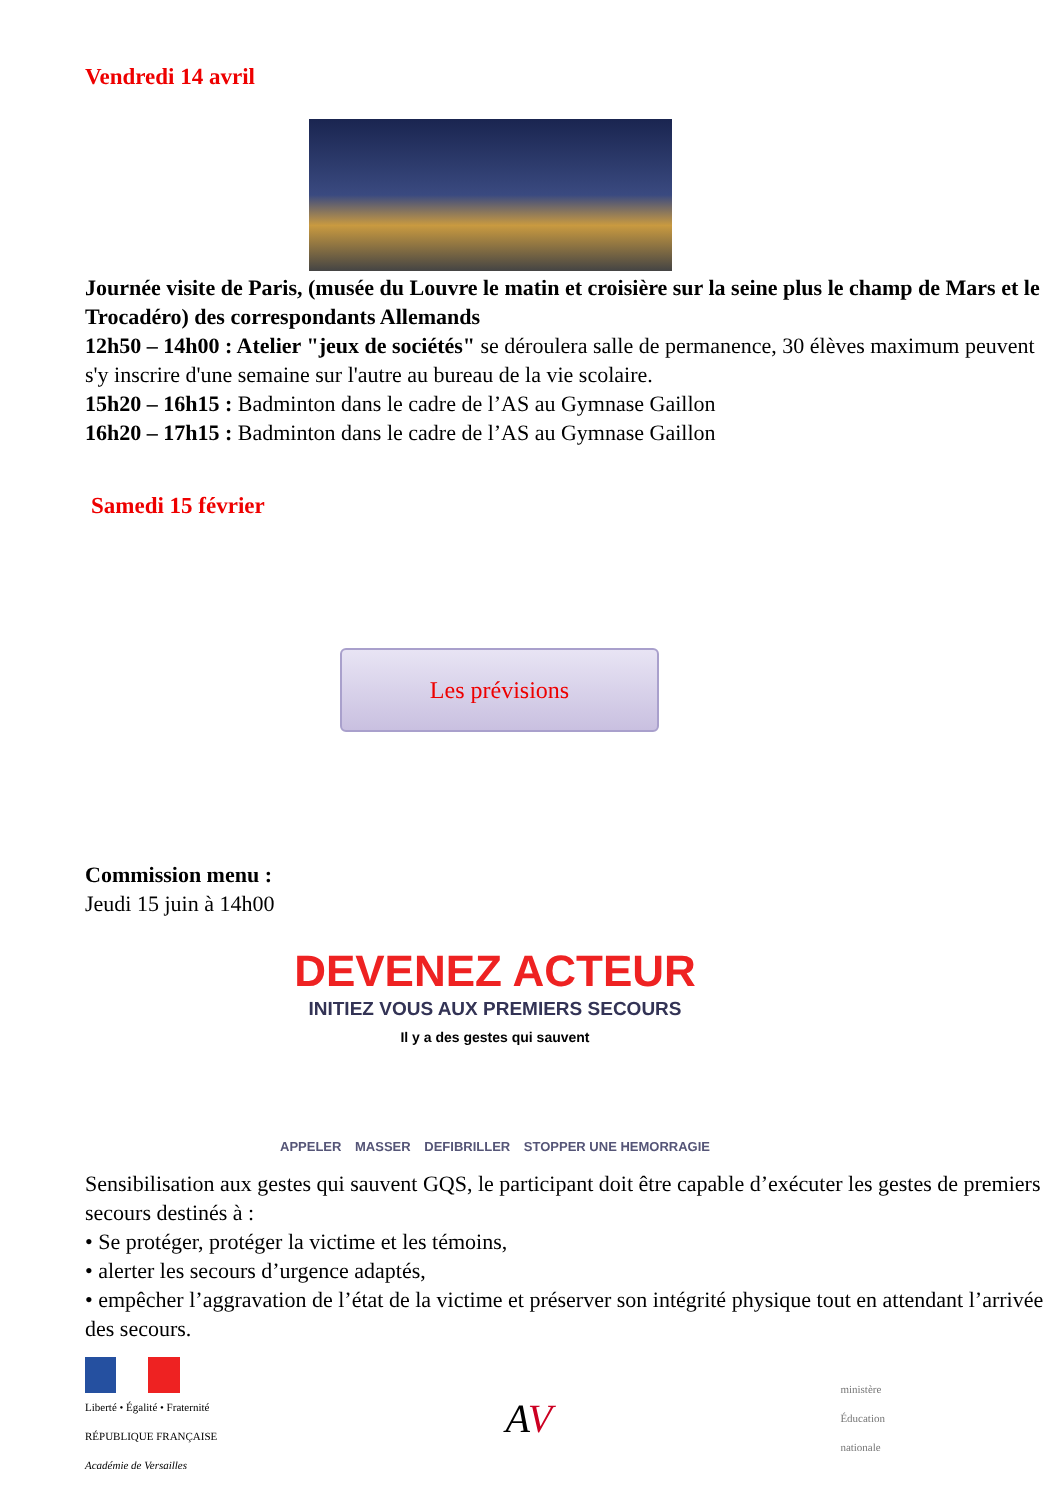Vendredi 14 avril
Journée visite de Paris, (musée du Louvre le matin et croisière sur la seine plus le champ de Mars et le Trocadéro) des correspondants Allemands
12h50 – 14h00 : Atelier "jeux de sociétés" se déroulera salle de permanence, 30 élèves maximum peuvent s'y inscrire d'une semaine sur l'autre au bureau de la vie scolaire.
15h20 – 16h15 : Badminton dans le cadre de l’AS au Gymnase Gaillon
16h20 – 17h15 : Badminton dans le cadre de l’AS au Gymnase Gaillon
Samedi 15 février
Les prévisions
Commission menu :
Jeudi 15 juin à 14h00
DEVENEZ ACTEUR
INITIEZ VOUS AUX PREMIERS SECOURS
Il y a des gestes qui sauvent
APPELER MASSER DEFIBRILLER STOPPER UNE HEMORRAGIE
Sensibilisation aux gestes qui sauvent GQS, le participant doit être capable d’exécuter les gestes de premiers secours destinés à :
• Se protéger, protéger la victime et les témoins,
• alerter les secours d’urgence adaptés,
• empêcher l’aggravation de l’état de la victime et préserver son intégrité physique tout en attendant l’arrivée des secours.
Liberté • Égalité • Fraternité
RÉPUBLIQUE FRANÇAISE
Académie de Versailles
AV
ministère
Éducation
nationale